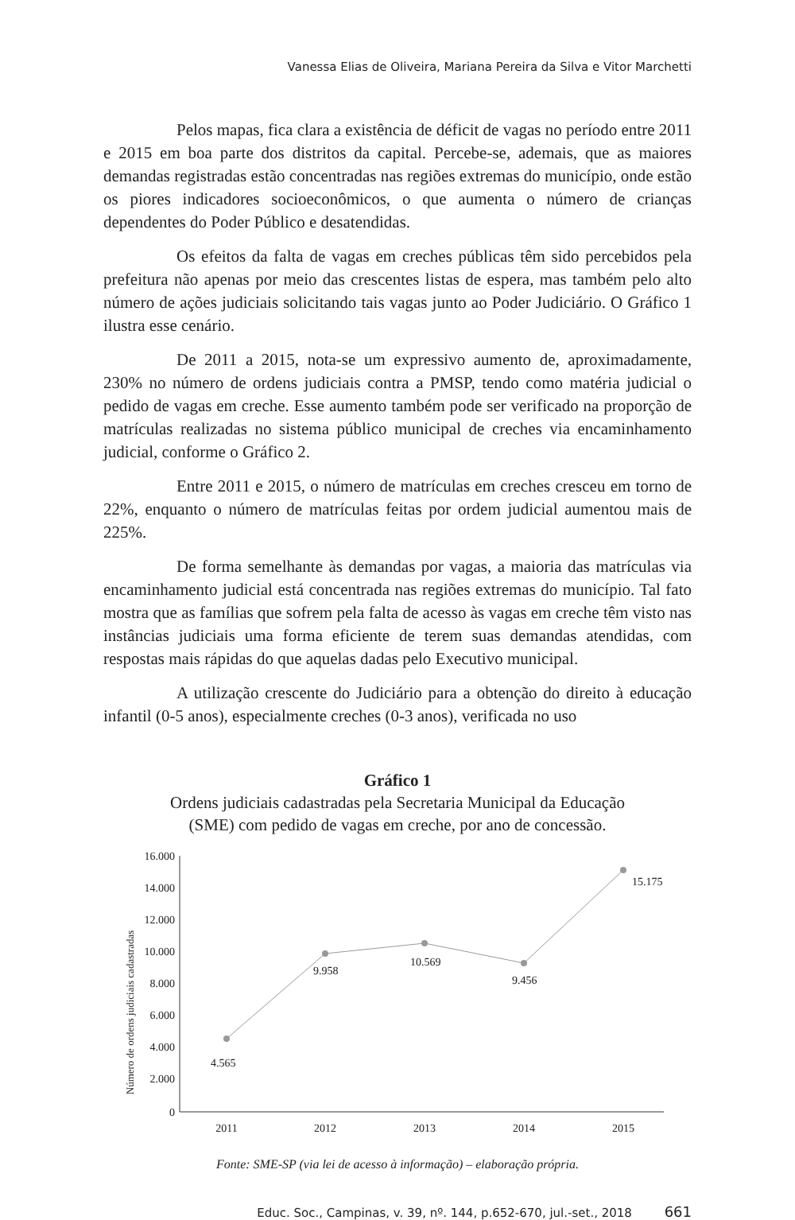Vanessa Elias de Oliveira, Mariana Pereira da Silva e Vitor Marchetti
Pelos mapas, fica clara a existência de déficit de vagas no período entre 2011 e 2015 em boa parte dos distritos da capital. Percebe-se, ademais, que as maiores demandas registradas estão concentradas nas regiões extremas do município, onde estão os piores indicadores socioeconômicos, o que aumenta o número de crianças dependentes do Poder Público e desatendidas.
Os efeitos da falta de vagas em creches públicas têm sido percebidos pela prefeitura não apenas por meio das crescentes listas de espera, mas também pelo alto número de ações judiciais solicitando tais vagas junto ao Poder Judiciário. O Gráfico 1 ilustra esse cenário.
De 2011 a 2015, nota-se um expressivo aumento de, aproximadamente, 230% no número de ordens judiciais contra a PMSP, tendo como matéria judicial o pedido de vagas em creche. Esse aumento também pode ser verificado na proporção de matrículas realizadas no sistema público municipal de creches via encaminhamento judicial, conforme o Gráfico 2.
Entre 2011 e 2015, o número de matrículas em creches cresceu em torno de 22%, enquanto o número de matrículas feitas por ordem judicial aumentou mais de 225%.
De forma semelhante às demandas por vagas, a maioria das matrículas via encaminhamento judicial está concentrada nas regiões extremas do município. Tal fato mostra que as famílias que sofrem pela falta de acesso às vagas em creche têm visto nas instâncias judiciais uma forma eficiente de terem suas demandas atendidas, com respostas mais rápidas do que aquelas dadas pelo Executivo municipal.
A utilização crescente do Judiciário para a obtenção do direito à educação infantil (0-5 anos), especialmente creches (0-3 anos), verificada no uso
Gráfico 1
Ordens judiciais cadastradas pela Secretaria Municipal da Educação
(SME) com pedido de vagas em creche, por ano de concessão.
Número de ordens judiciais cadastradas
16.000
14.000
12.000
10.000
8.000
6.000
4.000
2.000
0
4.565
9.958
10.569
9.456
15.175
2011
2012
2013
2014
2015
Fonte: SME-SP (via lei de acesso à informação) – elaboração própria.
Educ. Soc., Campinas, v. 39, nº. 144, p.652-670, jul.-set., 2018 661